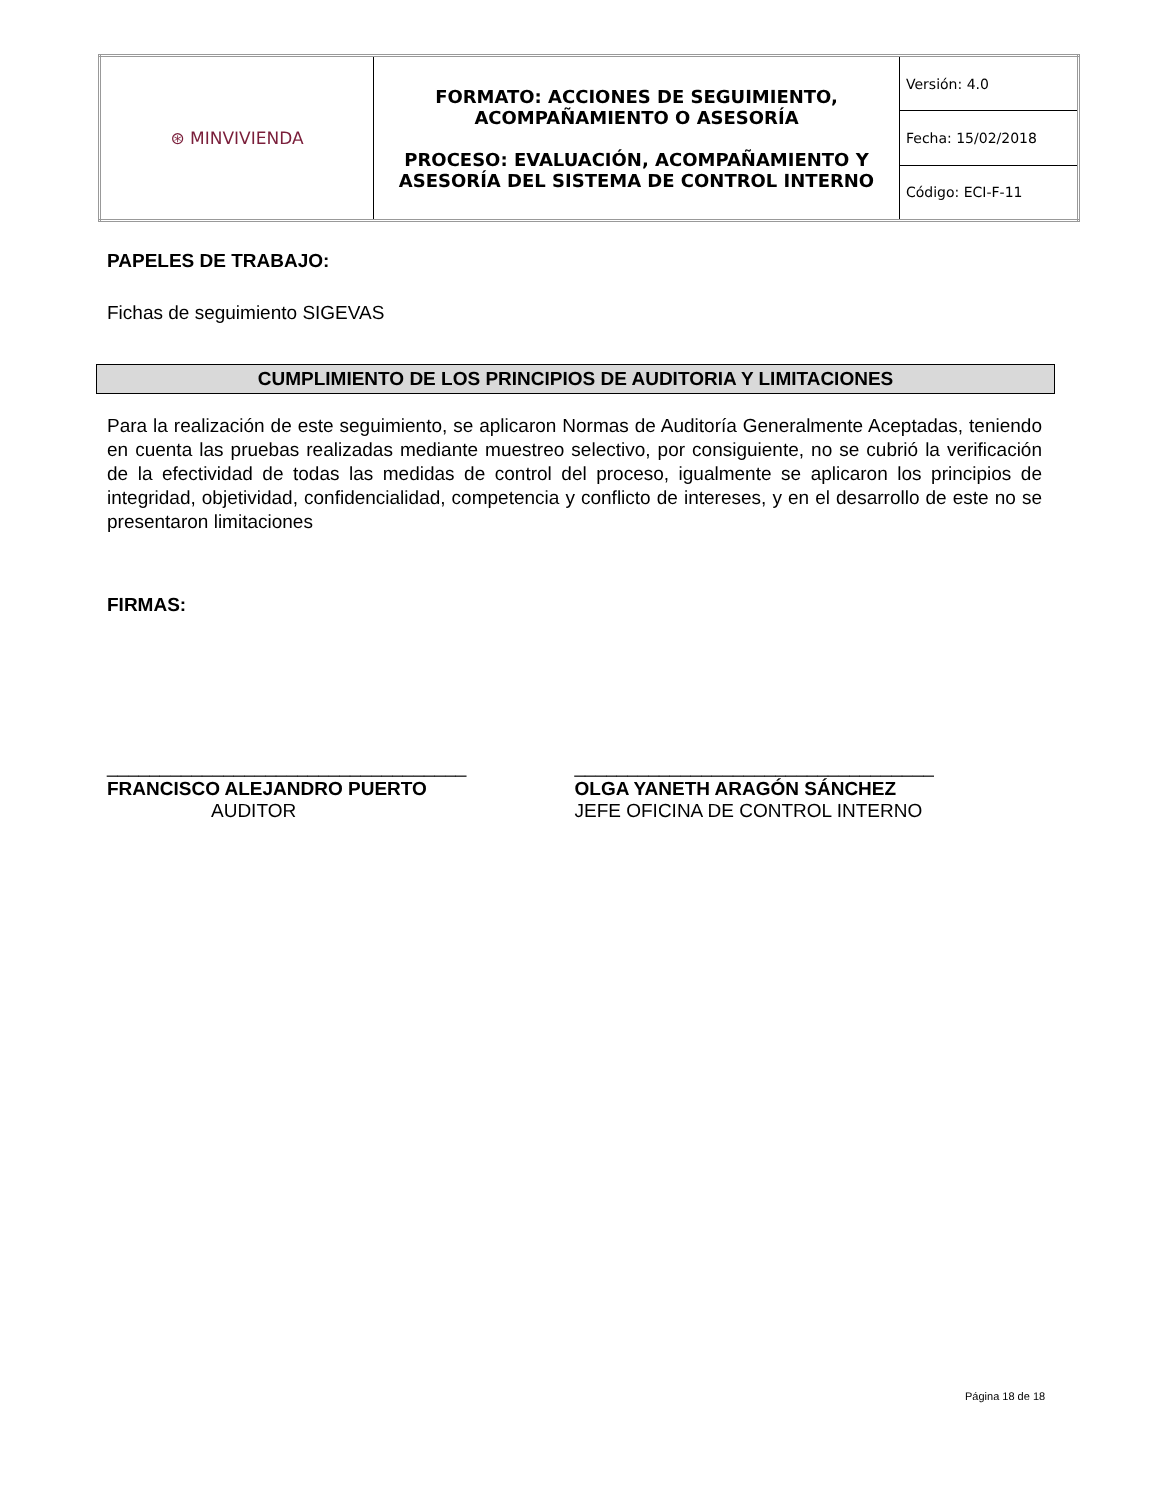| ⊛ MINVIVIENDA | FORMATO: ACCIONES DE SEGUIMIENTO, ACOMPAÑAMIENTO O ASESORÍA PROCESO: EVALUACIÓN, ACOMPAÑAMIENTO Y ASESORÍA DEL SISTEMA DE CONTROL INTERNO | Versión: 4.0 |
| | | Fecha: 15/02/2018 |
| | | Código: ECI-F-11 |
PAPELES DE TRABAJO:
Fichas de seguimiento SIGEVAS
CUMPLIMIENTO DE LOS PRINCIPIOS DE AUDITORIA Y LIMITACIONES
Para la realización de este seguimiento, se aplicaron Normas de Auditoría Generalmente Aceptadas, teniendo en cuenta las pruebas realizadas mediante muestreo selectivo, por consiguiente, no se cubrió la verificación de la efectividad de todas las medidas de control del proceso, igualmente se aplicaron los principios de integridad, objetividad, confidencialidad, competencia y conflicto de intereses, y en el desarrollo de este no se presentaron limitaciones
FIRMAS:
__________________________________
FRANCISCO ALEJANDRO PUERTO
AUDITOR
__________________________________
OLGA YANETH ARAGÓN SÁNCHEZ
JEFE OFICINA DE CONTROL INTERNO
Página 18 de 18